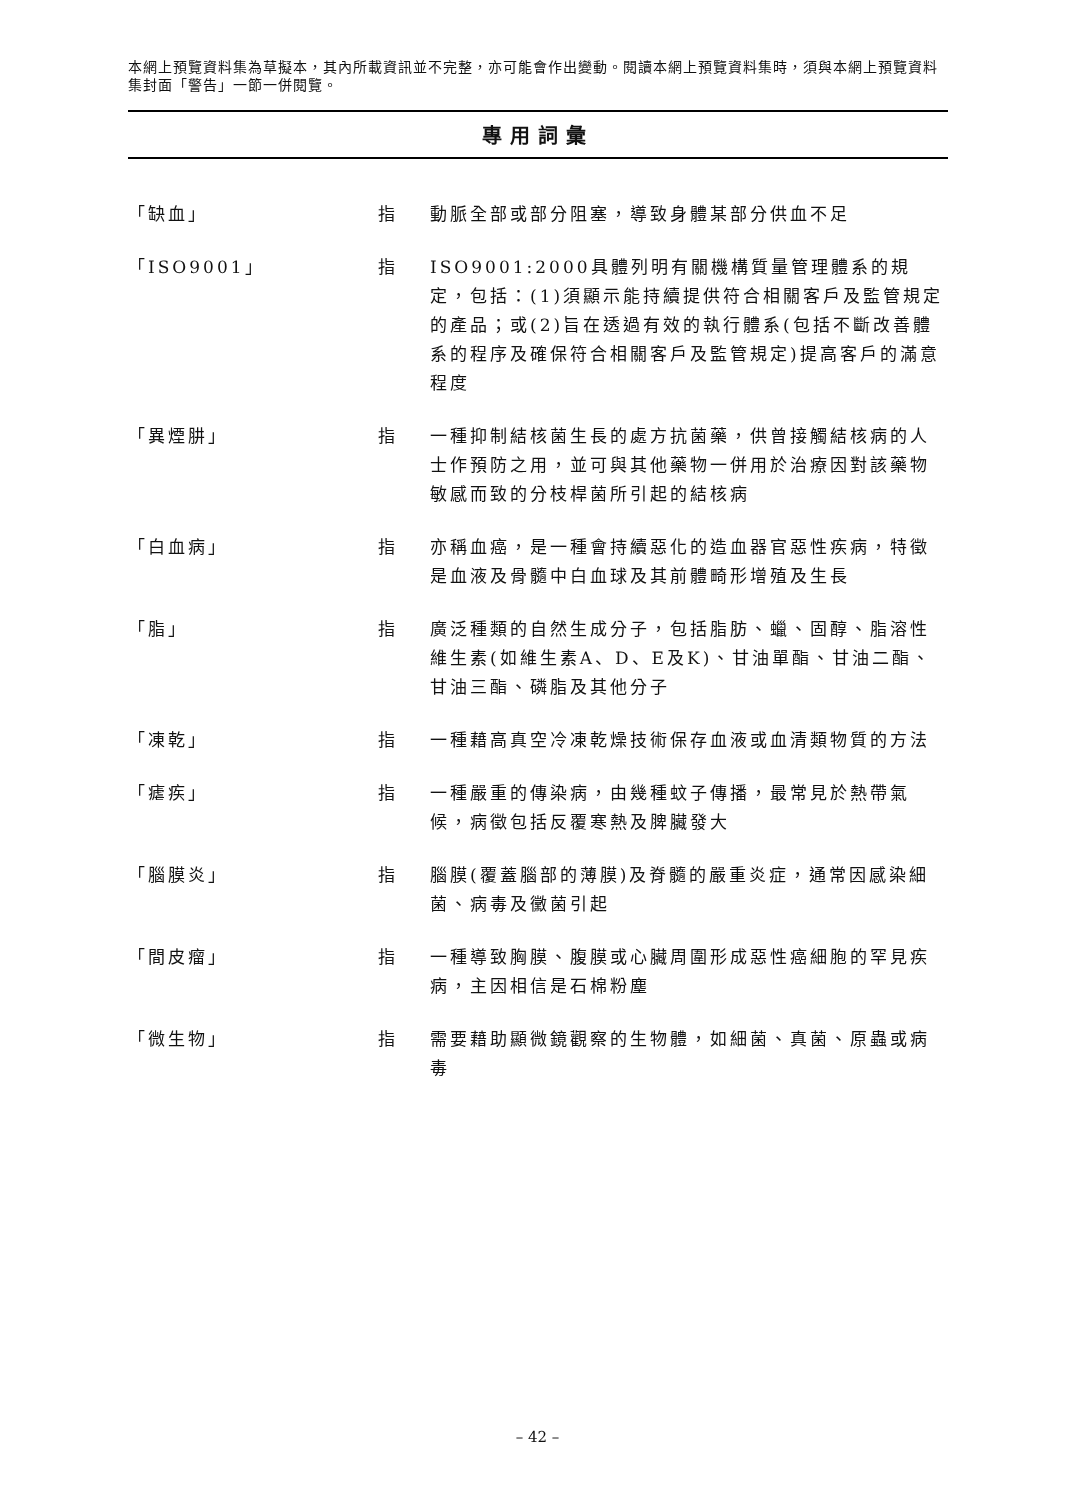本網上預覽資料集為草擬本，其內所載資訊並不完整，亦可能會作出變動。閱讀本網上預覽資料集時，須與本網上預覽資料集封面「警告」一節一併閱覽。
專用詞彙
「缺血」 指 動脈全部或部分阻塞，導致身體某部分供血不足
「ISO9001」 指 ISO9001:2000具體列明有關機構質量管理體系的規定，包括：(1)須顯示能持續提供符合相關客戶及監管規定的產品；或(2)旨在透過有效的執行體系(包括不斷改善體系的程序及確保符合相關客戶及監管規定)提高客戶的滿意程度
「異煙肼」 指 一種抑制結核菌生長的處方抗菌藥，供曾接觸結核病的人士作預防之用，並可與其他藥物一併用於治療因對該藥物敏感而致的分枝桿菌所引起的結核病
「白血病」 指 亦稱血癌，是一種會持續惡化的造血器官惡性疾病，特徵是血液及骨髓中白血球及其前體畸形增殖及生長
「脂」 指 廣泛種類的自然生成分子，包括脂肪、蠟、固醇、脂溶性維生素(如維生素A、D、E及K)、甘油單酯、甘油二酯、甘油三酯、磷脂及其他分子
「凍乾」 指 一種藉高真空冷凍乾燥技術保存血液或血清類物質的方法
「瘧疾」 指 一種嚴重的傳染病，由幾種蚊子傳播，最常見於熱帶氣候，病徵包括反覆寒熱及脾臟發大
「腦膜炎」 指 腦膜(覆蓋腦部的薄膜)及脊髓的嚴重炎症，通常因感染細菌、病毒及黴菌引起
「間皮瘤」 指 一種導致胸膜、腹膜或心臟周圍形成惡性癌細胞的罕見疾病，主因相信是石棉粉塵
「微生物」 指 需要藉助顯微鏡觀察的生物體，如細菌、真菌、原蟲或病毒
– 42 –